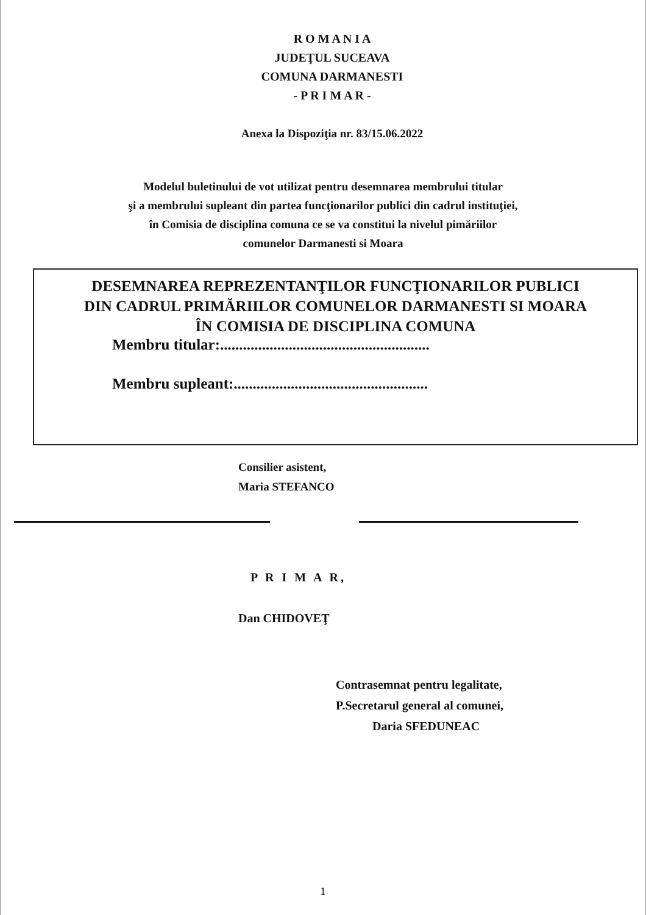R O M A N I A
JUDEŢUL SUCEAVA
COMUNA DARMANESTI
- P R I M A R -
Anexa la Dispoziţia nr. 83/15.06.2022
Modelul buletinului de vot utilizat pentru desemnarea membrului titular
şi a membrului supleant din partea funcţionarilor publici din cadrul instituţiei,
în Comisia de disciplina comuna ce se va constitui la nivelul pimăriilor
comunelor Darmanesti si Moara
DESEMNAREA REPREZENTANŢILOR FUNCŢIONARILOR PUBLICI
DIN CADRUL PRIMĂRIILOR COMUNELOR DARMANESTI SI MOARA
ÎN COMISIA DE DISCIPLINA COMUNA
Membru titular:.......................................................
Membru supleant:...................................................
Consilier asistent,
Maria STEFANCO
P R I M A R,
Dan CHIDOVEŢ
Contrasemnat pentru legalitate,
P.Secretarul general al comunei,
Daria SFEDUNEAC
1